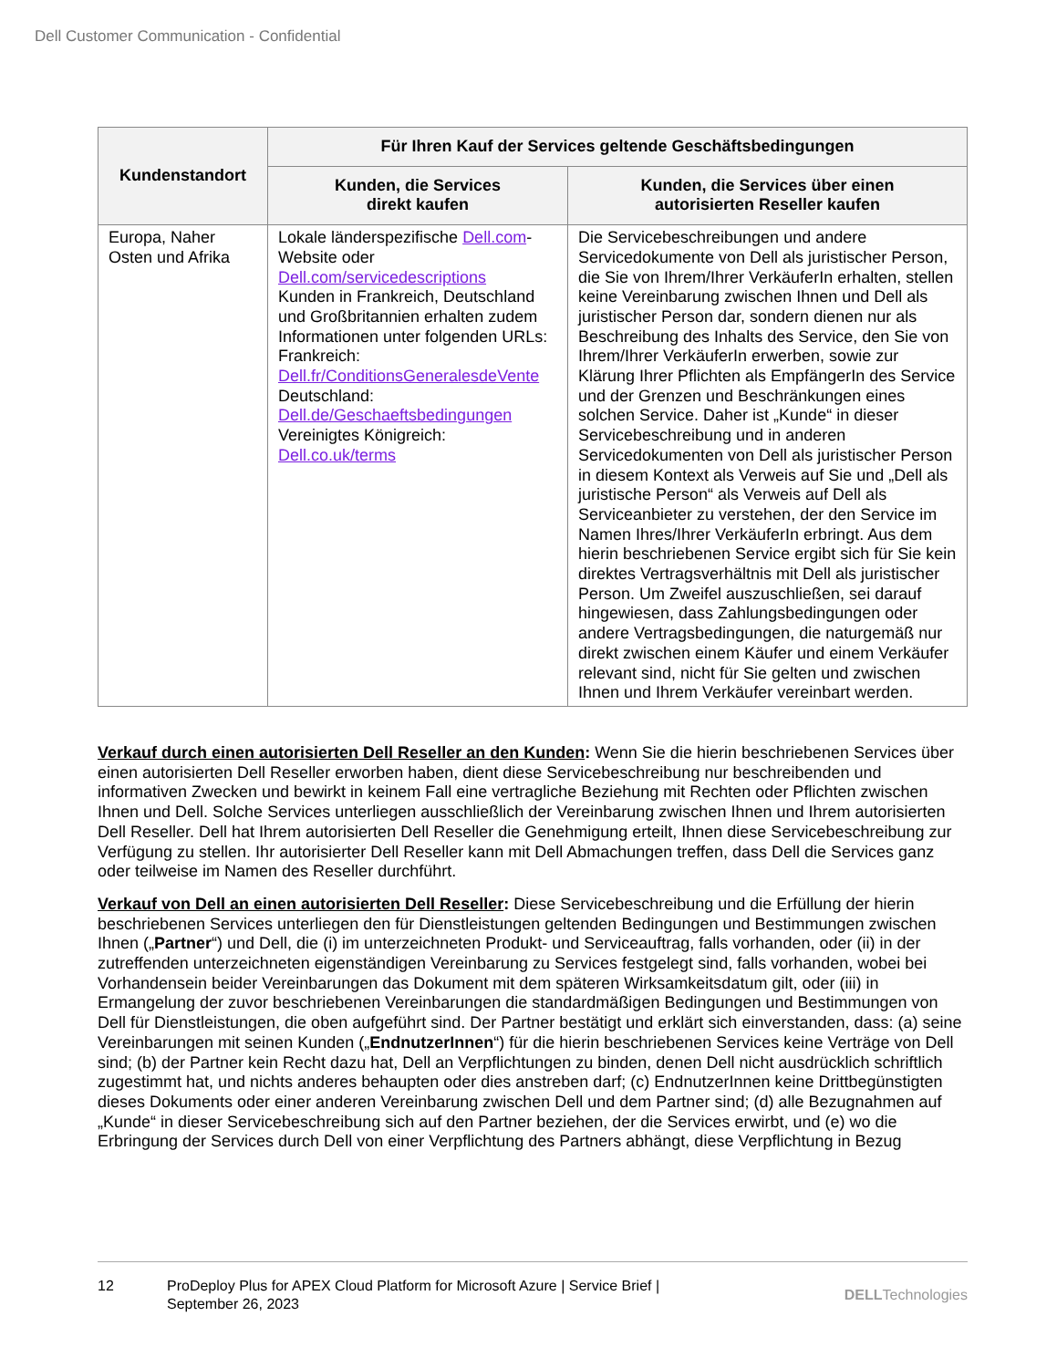Dell Customer Communication - Confidential
| Kundenstandort | Für Ihren Kauf der Services geltende Geschäftsbedingungen | |
| --- | --- | --- |
| | Kunden, die Services direkt kaufen | Kunden, die Services über einen autorisierten Reseller kaufen |
| Europa, Naher Osten und Afrika | Lokale länderspezifische Dell.com -Website oder Dell.com/servicedescriptions Kunden in Frankreich, Deutschland und Großbritannien erhalten zudem Informationen unter folgenden URLs: Frankreich: Dell.fr/ConditionsGeneralesdeVente Deutschland: Dell.de/Geschaeftsbedingungen Vereinigtes Königreich: Dell.co.uk/terms | Die Servicebeschreibungen und andere Servicedokumente von Dell als juristischer Person, die Sie von Ihrem/Ihrer VerkäuferIn erhalten, stellen keine Vereinbarung zwischen Ihnen und Dell als juristischer Person dar, sondern dienen nur als Beschreibung des Inhalts des Service, den Sie von Ihrem/Ihrer VerkäuferIn erwerben, sowie zur Klärung Ihrer Pflichten als EmpfängerIn des Service und der Grenzen und Beschränkungen eines solchen Service. Daher ist „Kunde“ in dieser Servicebeschreibung und in anderen Servicedokumenten von Dell als juristischer Person in diesem Kontext als Verweis auf Sie und „Dell als juristische Person“ als Verweis auf Dell als Serviceanbieter zu verstehen, der den Service im Namen Ihres/Ihrer VerkäuferIn erbringt. Aus dem hierin beschriebenen Service ergibt sich für Sie kein direktes Vertragsverhältnis mit Dell als juristischer Person. Um Zweifel auszuschließen, sei darauf hingewiesen, dass Zahlungsbedingungen oder andere Vertragsbedingungen, die naturgemäß nur direkt zwischen einem Käufer und einem Verkäufer relevant sind, nicht für Sie gelten und zwischen Ihnen und Ihrem Verkäufer vereinbart werden. |
Verkauf durch einen autorisierten Dell Reseller an den Kunden: Wenn Sie die hierin beschriebenen Services über einen autorisierten Dell Reseller erworben haben, dient diese Servicebeschreibung nur beschreibenden und informativen Zwecken und bewirkt in keinem Fall eine vertragliche Beziehung mit Rechten oder Pflichten zwischen Ihnen und Dell. Solche Services unterliegen ausschließlich der Vereinbarung zwischen Ihnen und Ihrem autorisierten Dell Reseller. Dell hat Ihrem autorisierten Dell Reseller die Genehmigung erteilt, Ihnen diese Servicebeschreibung zur Verfügung zu stellen. Ihr autorisierter Dell Reseller kann mit Dell Abmachungen treffen, dass Dell die Services ganz oder teilweise im Namen des Reseller durchführt.
Verkauf von Dell an einen autorisierten Dell Reseller: Diese Servicebeschreibung und die Erfüllung der hierin beschriebenen Services unterliegen den für Dienstleistungen geltenden Bedingungen und Bestimmungen zwischen Ihnen („Partner“) und Dell, die (i) im unterzeichneten Produkt- und Serviceauftrag, falls vorhanden, oder (ii) in der zutreffenden unterzeichneten eigenständigen Vereinbarung zu Services festgelegt sind, falls vorhanden, wobei bei Vorhandensein beider Vereinbarungen das Dokument mit dem späteren Wirksamkeitsdatum gilt, oder (iii) in Ermangelung der zuvor beschriebenen Vereinbarungen die standardmäßigen Bedingungen und Bestimmungen von Dell für Dienstleistungen, die oben aufgeführt sind. Der Partner bestätigt und erklärt sich einverstanden, dass: (a) seine Vereinbarungen mit seinen Kunden („EndnutzerInnen“) für die hierin beschriebenen Services keine Verträge von Dell sind; (b) der Partner kein Recht dazu hat, Dell an Verpflichtungen zu binden, denen Dell nicht ausdrücklich schriftlich zugestimmt hat, und nichts anderes behaupten oder dies anstreben darf; (c) EndnutzerInnen keine Drittbegünstigten dieses Dokuments oder einer anderen Vereinbarung zwischen Dell und dem Partner sind; (d) alle Bezugnahmen auf „Kunde“ in dieser Servicebeschreibung sich auf den Partner beziehen, der die Services erwirbt, und (e) wo die Erbringung der Services durch Dell von einer Verpflichtung des Partners abhängt, diese Verpflichtung in Bezug
12 ProDeploy Plus for APEX Cloud Platform for Microsoft Azure | Service Brief |
September 26, 2023
DELLTechnologies